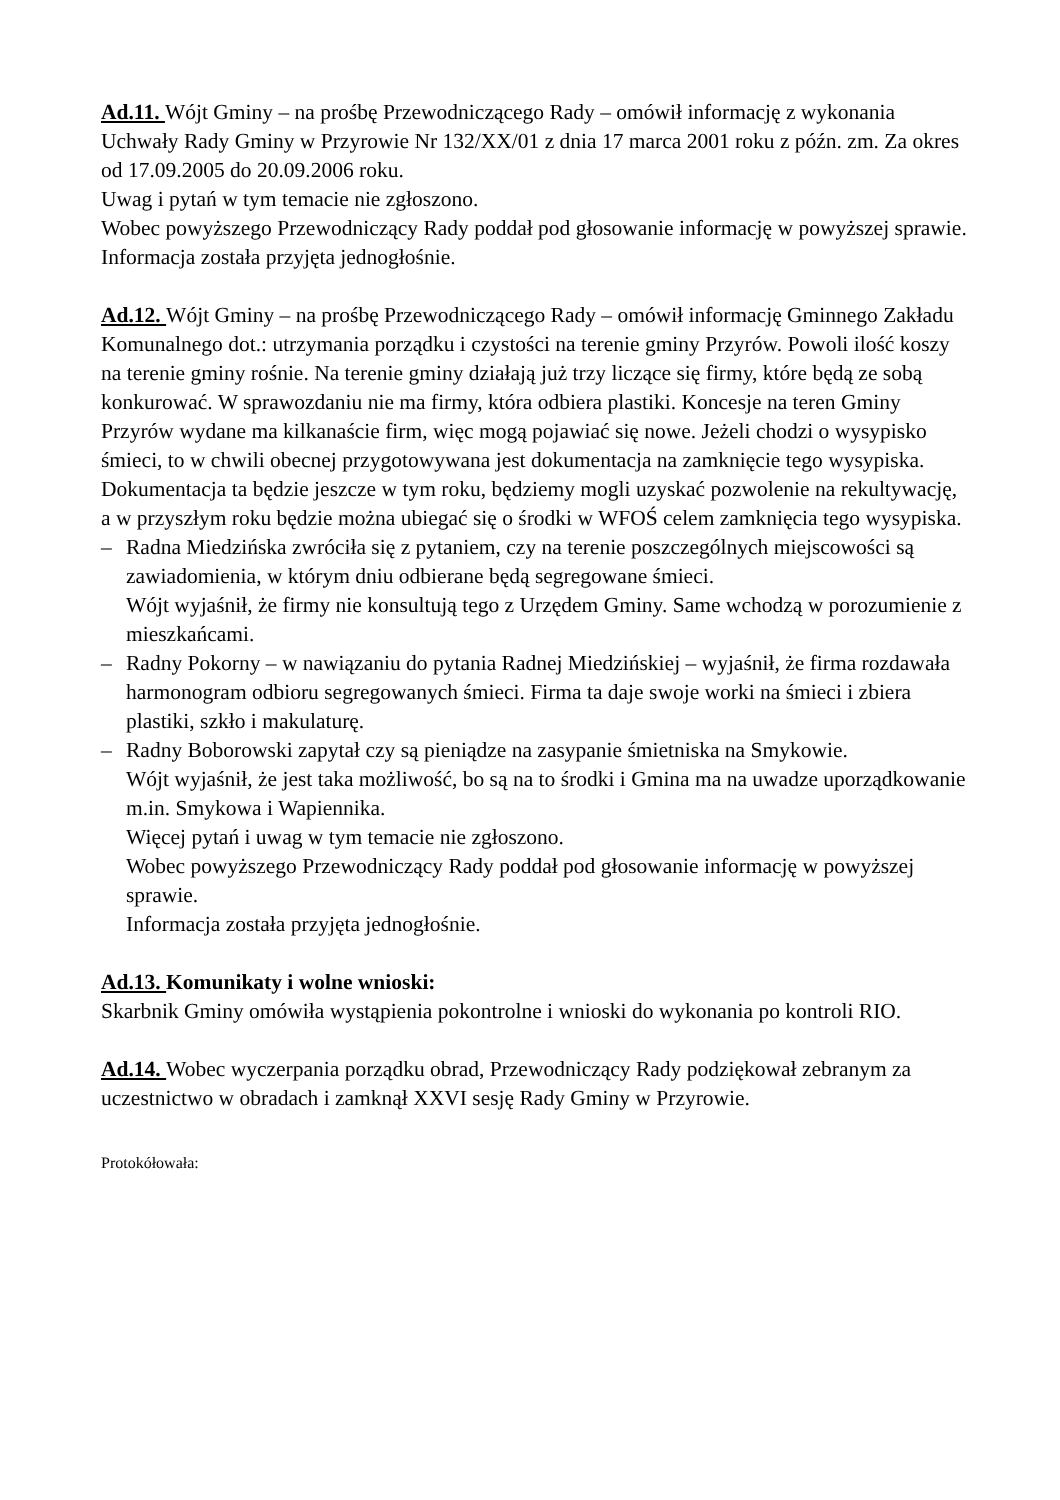Ad.11. Wójt Gminy – na prośbę Przewodniczącego Rady – omówił informację z wykonania Uchwały Rady Gminy w Przyrowie Nr 132/XX/01 z dnia 17 marca 2001 roku z późn. zm. Za okres od 17.09.2005 do 20.09.2006 roku.
Uwag i pytań w tym temacie nie zgłoszono.
Wobec powyższego Przewodniczący Rady poddał pod głosowanie informację w powyższej sprawie.
Informacja została przyjęta jednogłośnie.
Ad.12. Wójt Gminy – na prośbę Przewodniczącego Rady – omówił informację Gminnego Zakładu Komunalnego dot.: utrzymania porządku i czystości na terenie gminy Przyrów. Powoli ilość koszy na terenie gminy rośnie. Na terenie gminy działają już trzy liczące się firmy, które będą ze sobą konkurować. W sprawozdaniu nie ma firmy, która odbiera plastiki. Koncesje na teren Gminy Przyrów wydane ma kilkanaście firm, więc mogą pojawiać się nowe. Jeżeli chodzi o wysypisko śmieci, to w chwili obecnej przygotowywana jest dokumentacja na zamknięcie tego wysypiska. Dokumentacja ta będzie jeszcze w tym roku, będziemy mogli uzyskać pozwolenie na rekultywację, a w przyszłym roku będzie można ubiegać się o środki w WFOŚ celem zamknięcia tego wysypiska.
– Radna Miedzińska zwróciła się z pytaniem, czy na terenie poszczególnych miejscowości są zawiadomienia, w którym dniu odbierane będą segregowane śmieci.
Wójt wyjaśnił, że firmy nie konsultują tego z Urzędem Gminy. Same wchodzą w porozumienie z mieszkańcami.
– Radny Pokorny – w nawiązaniu do pytania Radnej Miedzińskiej – wyjaśnił, że firma rozdawała harmonogram odbioru segregowanych śmieci. Firma ta daje swoje worki na śmieci i zbiera plastiki, szkło i makulaturę.
– Radny Boborowski zapytał czy są pieniądze na zasypanie śmietniska na Smykowie.
Wójt wyjaśnił, że jest taka możliwość, bo są na to środki i Gmina ma na uwadze uporządkowanie m.in. Smykowa i Wapiennika.
Więcej pytań i uwag w tym temacie nie zgłoszono.
Wobec powyższego Przewodniczący Rady poddał pod głosowanie informację w powyższej sprawie.
Informacja została przyjęta jednogłośnie.
Ad.13. Komunikaty i wolne wnioski:
Skarbnik Gminy omówiła wystąpienia pokontrolne i wnioski do wykonania po kontroli RIO.
Ad.14. Wobec wyczerpania porządku obrad, Przewodniczący Rady podziękował zebranym za uczestnictwo w obradach i zamknął XXVI sesję Rady Gminy w Przyrowie.
Protokółowała: